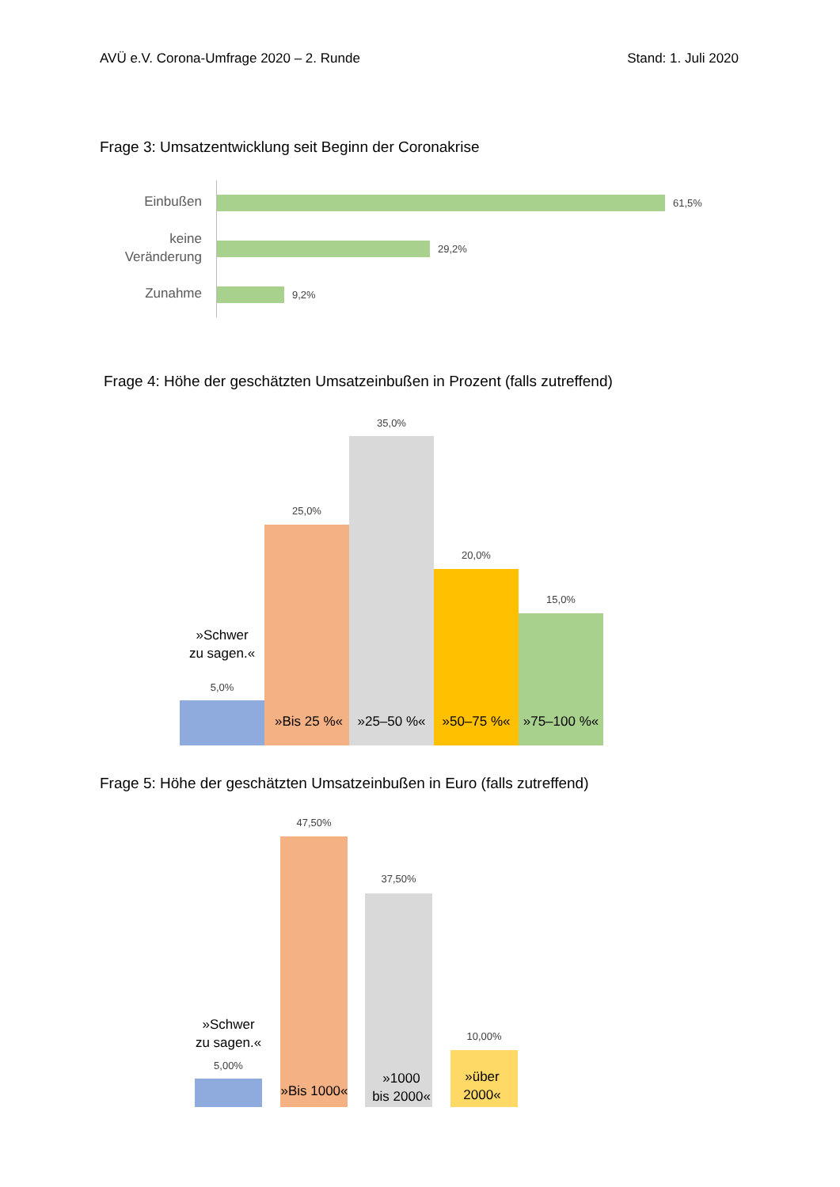AVÜ e.V. Corona-Umfrage 2020 – 2. Runde Stand: 1. Juli 2020
Frage 3: Umsatzentwicklung seit Beginn der Coronakrise
Einbußen 61,5%
keine
Veränderung
29,2%
Zunahme 9,2%
Frage 4: Höhe der geschätzten Umsatzeinbußen in Prozent (falls zutreffend)
5,0%
»Schwer
zu sagen.«
25,0%
»Bis 25 %«
35,0%
»25–50 %«
20,0%
»50–75 %«
15,0%
»75–100 %«
Frage 5: Höhe der geschätzten Umsatzeinbußen in Euro (falls zutreffend)
»Schwer
zu sagen.«
5,00%
47,50%
»Bis 1000«
37,50%
»1000
bis 2000«
10,00%
»über
2000«